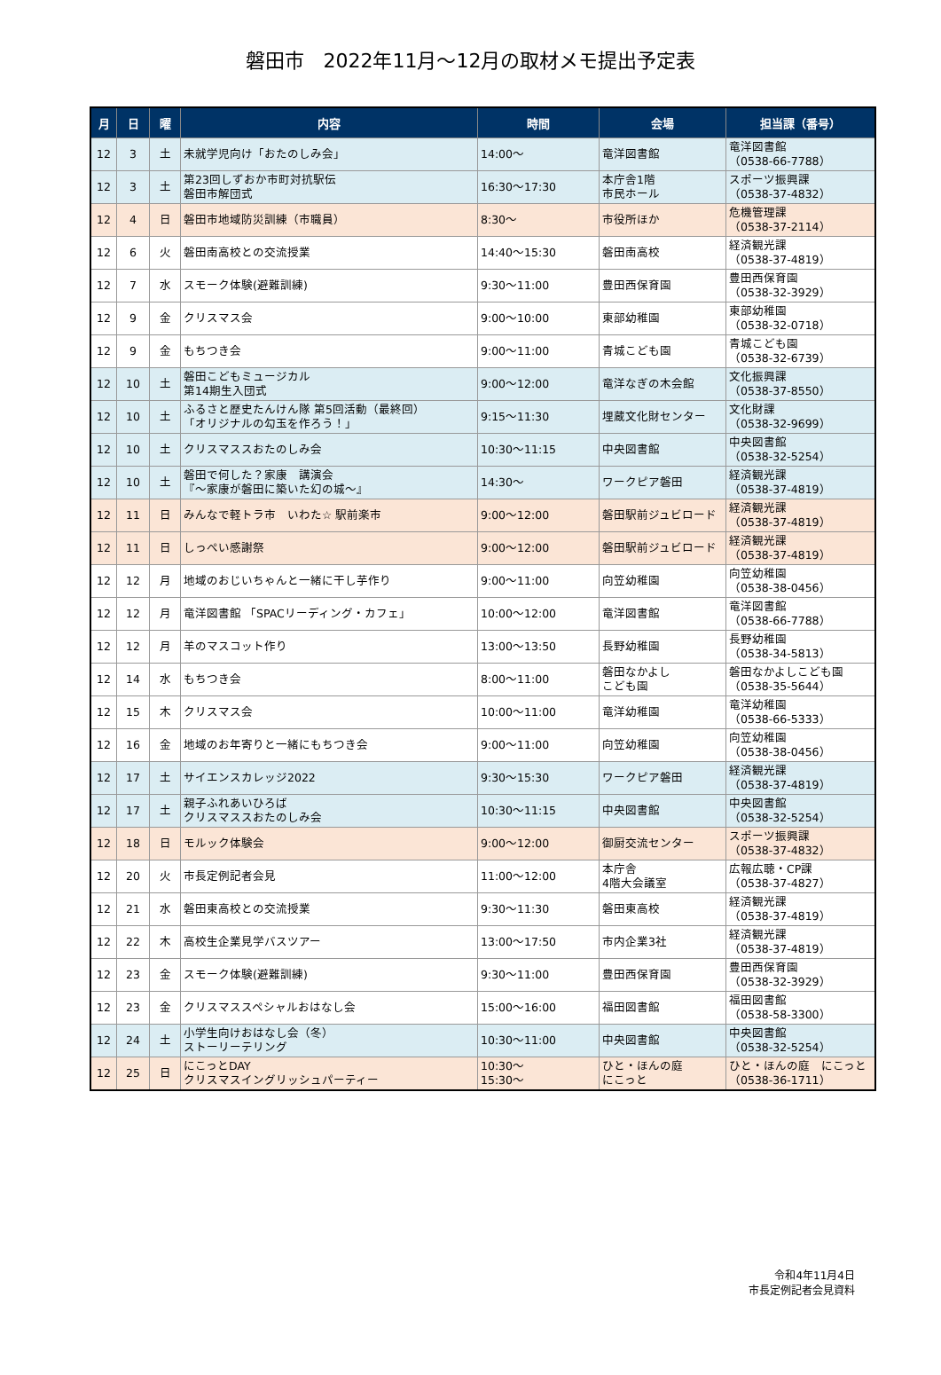磐田市　2022年11月～12月の取材メモ提出予定表
| 月 | 日 | 曜 | 内容 | 時間 | 会場 | 担当課（番号） |
| --- | --- | --- | --- | --- | --- | --- |
| 12 | 3 | 土 | 未就学児向け「おたのしみ会」 | 14:00～ | 竜洋図書館 | 竜洋図書館 （0538-66-7788） |
| 12 | 3 | 土 | 第23回しずおか市町対抗駅伝 磐田市解団式 | 16:30～17:30 | 本庁舎1階 市民ホール | スポーツ振興課 （0538-37-4832） |
| 12 | 4 | 日 | 磐田市地域防災訓練（市職員） | 8:30～ | 市役所ほか | 危機管理課 （0538-37-2114） |
| 12 | 6 | 火 | 磐田南高校との交流授業 | 14:40～15:30 | 磐田南高校 | 経済観光課 （0538-37-4819） |
| 12 | 7 | 水 | スモーク体験(避難訓練) | 9:30～11:00 | 豊田西保育園 | 豊田西保育園 （0538-32-3929） |
| 12 | 9 | 金 | クリスマス会 | 9:00～10:00 | 東部幼稚園 | 東部幼稚園 （0538-32-0718） |
| 12 | 9 | 金 | もちつき会 | 9:00～11:00 | 青城こども園 | 青城こども園 （0538-32-6739） |
| 12 | 10 | 土 | 磐田こどもミュージカル 第14期生入団式 | 9:00～12:00 | 竜洋なぎの木会館 | 文化振興課 （0538-37-8550） |
| 12 | 10 | 土 | ふるさと歴史たんけん隊 第5回活動（最終回） 「オリジナルの勾玉を作ろう！」 | 9:15～11:30 | 埋蔵文化財センター | 文化財課 （0538-32-9699） |
| 12 | 10 | 土 | クリスマススおたのしみ会 | 10:30～11:15 | 中央図書館 | 中央図書館 （0538-32-5254） |
| 12 | 10 | 土 | 磐田で何した？家康 講演会 『～家康が磐田に築いた幻の城～』 | 14:30～ | ワークピア磐田 | 経済観光課 （0538-37-4819） |
| 12 | 11 | 日 | みんなで軽トラ市 いわた☆ 駅前楽市 | 9:00～12:00 | 磐田駅前ジュビロード | 経済観光課 （0538-37-4819） |
| 12 | 11 | 日 | しっぺい感謝祭 | 9:00～12:00 | 磐田駅前ジュビロード | 経済観光課 （0538-37-4819） |
| 12 | 12 | 月 | 地域のおじいちゃんと一緒に干し芋作り | 9:00～11:00 | 向笠幼稚園 | 向笠幼稚園 （0538-38-0456） |
| 12 | 12 | 月 | 竜洋図書館 「SPACリーディング・カフェ」 | 10:00～12:00 | 竜洋図書館 | 竜洋図書館 （0538-66-7788） |
| 12 | 12 | 月 | 羊のマスコット作り | 13:00～13:50 | 長野幼稚園 | 長野幼稚園 （0538-34-5813） |
| 12 | 14 | 水 | もちつき会 | 8:00～11:00 | 磐田なかよし こども園 | 磐田なかよしこども園 （0538-35-5644） |
| 12 | 15 | 木 | クリスマス会 | 10:00～11:00 | 竜洋幼稚園 | 竜洋幼稚園 （0538-66-5333） |
| 12 | 16 | 金 | 地域のお年寄りと一緒にもちつき会 | 9:00～11:00 | 向笠幼稚園 | 向笠幼稚園 （0538-38-0456） |
| 12 | 17 | 土 | サイエンスカレッジ2022 | 9:30～15:30 | ワークピア磐田 | 経済観光課 （0538-37-4819） |
| 12 | 17 | 土 | 親子ふれあいひろば クリスマススおたのしみ会 | 10:30～11:15 | 中央図書館 | 中央図書館 （0538-32-5254） |
| 12 | 18 | 日 | モルック体験会 | 9:00～12:00 | 御厨交流センター | スポーツ振興課 （0538-37-4832） |
| 12 | 20 | 火 | 市長定例記者会見 | 11:00～12:00 | 本庁舎 4階大会議室 | 広報広聴・CP課 （0538-37-4827） |
| 12 | 21 | 水 | 磐田東高校との交流授業 | 9:30～11:30 | 磐田東高校 | 経済観光課 （0538-37-4819） |
| 12 | 22 | 木 | 高校生企業見学バスツアー | 13:00～17:50 | 市内企業3社 | 経済観光課 （0538-37-4819） |
| 12 | 23 | 金 | スモーク体験(避難訓練) | 9:30～11:00 | 豊田西保育園 | 豊田西保育園 （0538-32-3929） |
| 12 | 23 | 金 | クリスマススペシャルおはなし会 | 15:00～16:00 | 福田図書館 | 福田図書館 （0538-58-3300） |
| 12 | 24 | 土 | 小学生向けおはなし会（冬） ストーリーテリング | 10:30～11:00 | 中央図書館 | 中央図書館 （0538-32-5254） |
| 12 | 25 | 日 | にこっとDAY クリスマスイングリッシュパーティー | 10:30～ 15:30～ | ひと・ほんの庭 にこっと | ひと・ほんの庭 にこっと （0538-36-1711） |
令和4年11月4日
市長定例記者会見資料